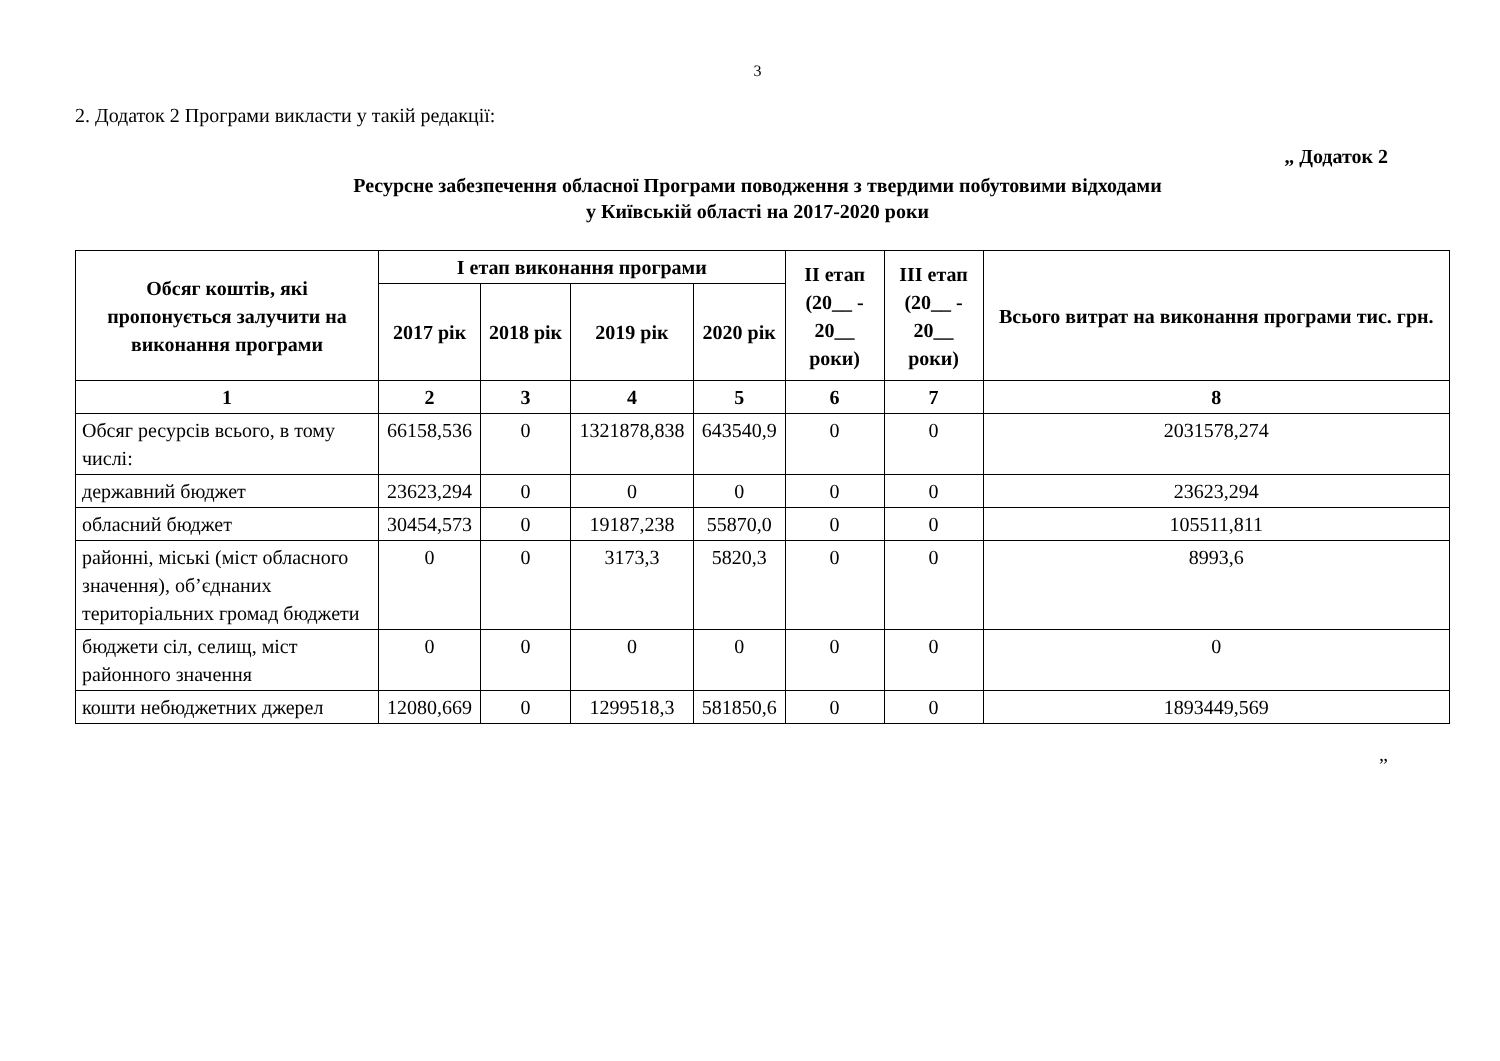3
2. Додаток 2 Програми викласти у такій редакції:
„ Додаток 2
Ресурсне забезпечення обласної Програми поводження з твердими побутовими відходами
у Київській області на 2017-2020 роки
| Обсяг коштів, які пропонується залучити на виконання програми | І етап виконання програми | | | | ІІ етап (20__ - 20__ роки) | ІІІ етап (20__ - 20__ роки) | Всього витрат на виконання програми тис. грн. |
| --- | --- | --- | --- | --- | --- | --- | --- |
| | 2017 рік | 2018 рік | 2019 рік | 2020 рік | | | |
| 1 | 2 | 3 | 4 | 5 | 6 | 7 | 8 |
| Обсяг ресурсів всього, в тому числі: | 66158,536 | 0 | 1321878,838 | 643540,9 | 0 | 0 | 2031578,274 |
| державний бюджет | 23623,294 | 0 | 0 | 0 | 0 | 0 | 23623,294 |
| обласний бюджет | 30454,573 | 0 | 19187,238 | 55870,0 | 0 | 0 | 105511,811 |
| районні, міські (міст обласного значення), об’єднаних територіальних громад бюджети | 0 | 0 | 3173,3 | 5820,3 | 0 | 0 | 8993,6 |
| бюджети сіл, селищ, міст районного значення | 0 | 0 | 0 | 0 | 0 | 0 | 0 |
| кошти небюджетних джерел | 12080,669 | 0 | 1299518,3 | 581850,6 | 0 | 0 | 1893449,569 |
”